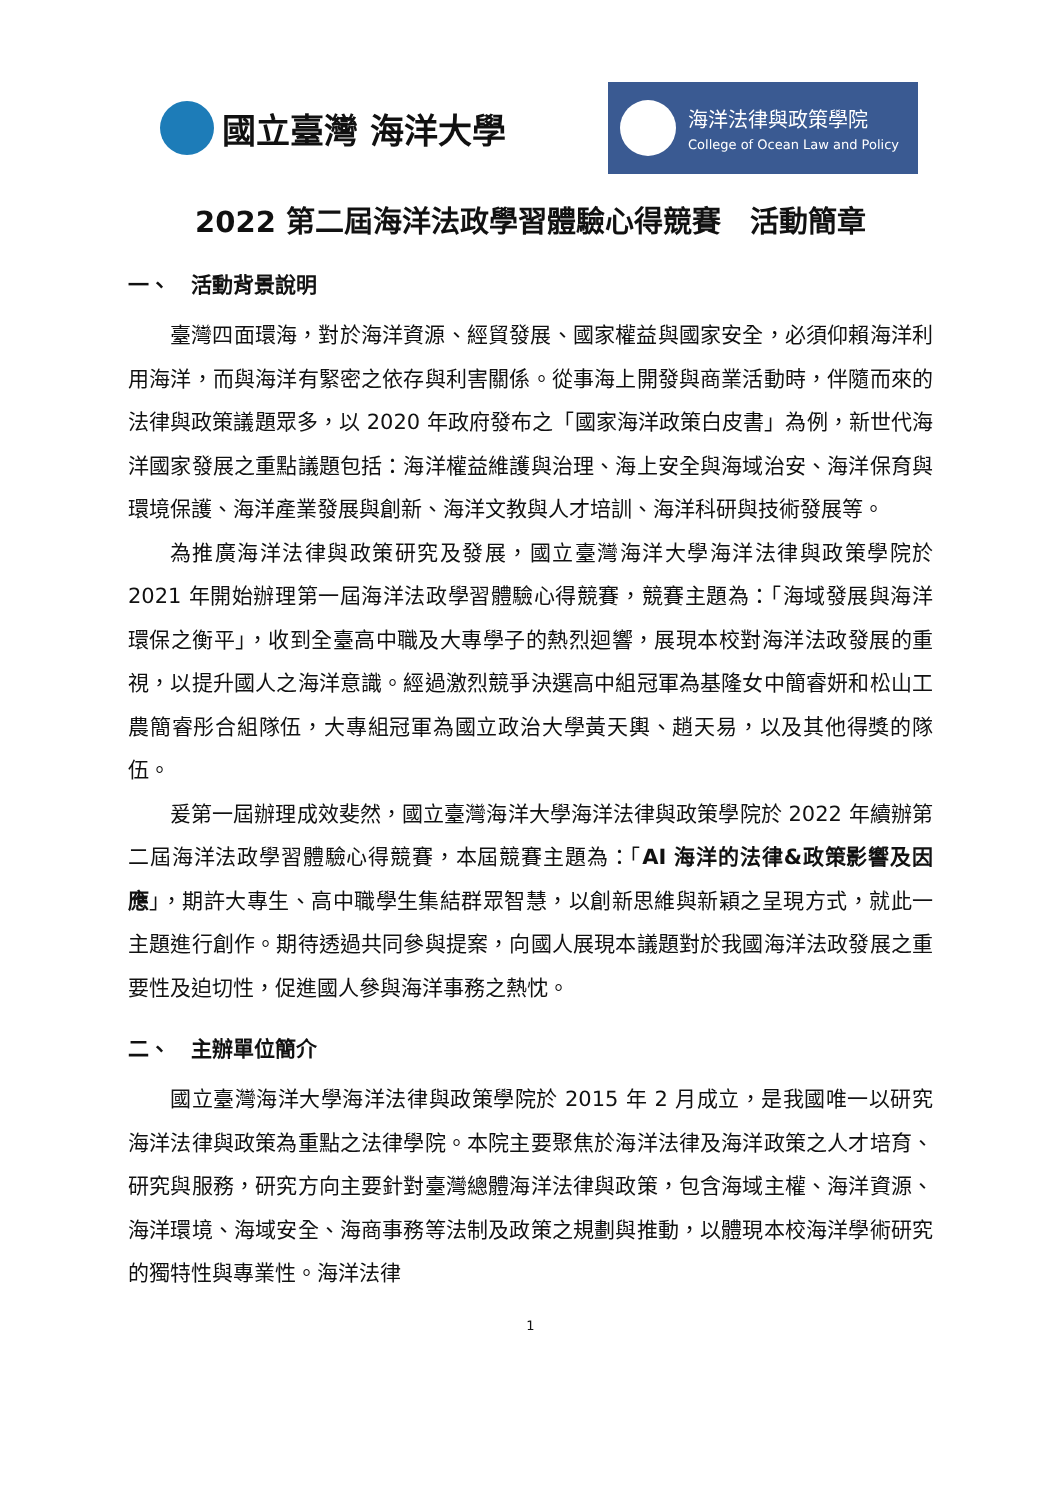國立臺灣 海洋大學
海洋法律與政策學院
College of Ocean Law and Policy
2022 第二屆海洋法政學習體驗心得競賽　活動簡章
一、　活動背景說明
臺灣四面環海，對於海洋資源、經貿發展、國家權益與國家安全，必須仰賴海洋利用海洋，而與海洋有緊密之依存與利害關係。從事海上開發與商業活動時，伴隨而來的法律與政策議題眾多，以 2020 年政府發布之「國家海洋政策白皮書」為例，新世代海洋國家發展之重點議題包括：海洋權益維護與治理、海上安全與海域治安、海洋保育與環境保護、海洋產業發展與創新、海洋文教與人才培訓、海洋科研與技術發展等。
為推廣海洋法律與政策研究及發展，國立臺灣海洋大學海洋法律與政策學院於 2021 年開始辦理第一屆海洋法政學習體驗心得競賽，競賽主題為：「海域發展與海洋環保之衡平」，收到全臺高中職及大專學子的熱烈迴響，展現本校對海洋法政發展的重視，以提升國人之海洋意識。經過激烈競爭決選高中組冠軍為基隆女中簡睿妍和松山工農簡睿彤合組隊伍，大專組冠軍為國立政治大學黃天輿、趙天易，以及其他得獎的隊伍。
爰第一屆辦理成效斐然，國立臺灣海洋大學海洋法律與政策學院於 2022 年續辦第二屆海洋法政學習體驗心得競賽，本屆競賽主題為：「AI 海洋的法律&政策影響及因應」，期許大專生、高中職學生集結群眾智慧，以創新思維與新穎之呈現方式，就此一主題進行創作。期待透過共同參與提案，向國人展現本議題對於我國海洋法政發展之重要性及迫切性，促進國人參與海洋事務之熱忱。
二、　主辦單位簡介
國立臺灣海洋大學海洋法律與政策學院於 2015 年 2 月成立，是我國唯一以研究海洋法律與政策為重點之法律學院。本院主要聚焦於海洋法律及海洋政策之人才培育、研究與服務，研究方向主要針對臺灣總體海洋法律與政策，包含海域主權、海洋資源、海洋環境、海域安全、海商事務等法制及政策之規劃與推動，以體現本校海洋學術研究的獨特性與專業性。海洋法律
1